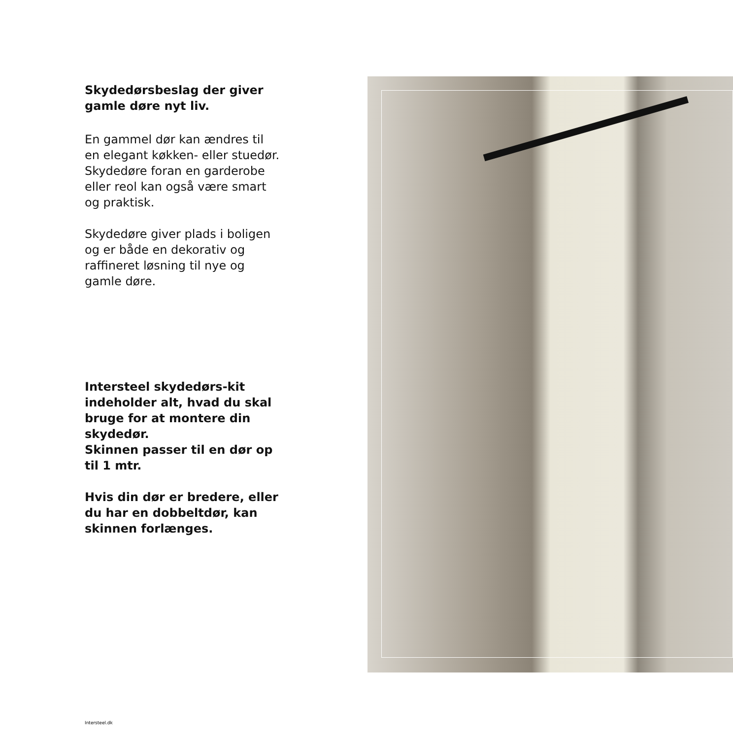Skydedørsbeslag der giver gamle døre nyt liv.
En gammel dør kan ændres til en elegant køkken- eller stuedør. Skydedøre foran en garderobe eller reol kan også være smart og praktisk.
Skydedøre giver plads i boligen og er både en dekorativ og raffineret løsning til nye og gamle døre.
Intersteel skydedørs-kit indeholder alt, hvad du skal bruge for at montere din skydedør.
Skinnen passer til en dør op til 1 mtr.
Hvis din dør er bredere, eller du har en dobbeltdør, kan skinnen forlænges.
Intersteel.dk